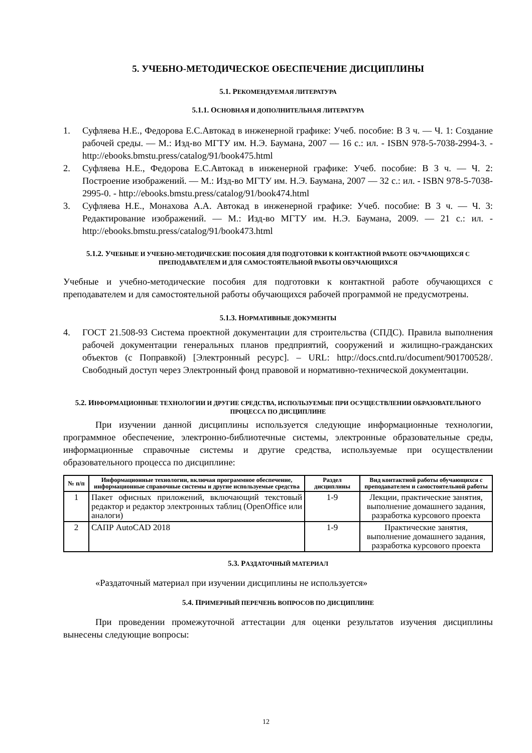5. УЧЕБНО-МЕТОДИЧЕСКОЕ ОБЕСПЕЧЕНИЕ ДИСЦИПЛИНЫ
5.1. РЕКОМЕНДУЕМАЯ ЛИТЕРАТУРА
5.1.1. ОСНОВНАЯ И ДОПОЛНИТЕЛЬНАЯ ЛИТЕРАТУРА
1. Суфляева Н.Е., Федорова Е.С.Автокад в инженерной графике: Учеб. пособие: В 3 ч. — Ч. 1: Создание рабочей среды. — М.: Изд-во МГТУ им. Н.Э. Баумана, 2007 — 16 с.: ил. - ISBN 978-5-7038-2994-3. - http://ebooks.bmstu.press/catalog/91/book475.html
2. Суфляева Н.Е., Федорова Е.С.Автокад в инженерной графике: Учеб. пособие: В 3 ч. — Ч. 2: Построение изображений. — М.: Изд-во МГТУ им. Н.Э. Баумана, 2007 — 32 с.: ил. - ISBN 978-5-7038-2995-0. - http://ebooks.bmstu.press/catalog/91/book474.html
3. Суфляева Н.Е., Монахова А.А. Автокад в инженерной графике: Учеб. пособие: В 3 ч. — Ч. 3: Редактирование изображений. — М.: Изд-во МГТУ им. Н.Э. Баумана, 2009. — 21 с.: ил. - http://ebooks.bmstu.press/catalog/91/book473.html
5.1.2. УЧЕБНЫЕ И УЧЕБНО-МЕТОДИЧЕСКИЕ ПОСОБИЯ ДЛЯ ПОДГОТОВКИ К КОНТАКТНОЙ РАБОТЕ ОБУЧАЮЩИХСЯ С ПРЕПОДАВАТЕЛЕМ И ДЛЯ САМОСТОЯТЕЛЬНОЙ РАБОТЫ ОБУЧАЮЩИХСЯ
Учебные и учебно-методические пособия для подготовки к контактной работе обучающихся с преподавателем и для самостоятельной работы обучающихся рабочей программой не предусмотрены.
5.1.3. НОРМАТИВНЫЕ ДОКУМЕНТЫ
4. ГОСТ 21.508-93 Система проектной документации для строительства (СПДС). Правила выполнения рабочей документации генеральных планов предприятий, сооружений и жилищно-гражданских объектов (с Поправкой) [Электронный ресурс]. – URL: http://docs.cntd.ru/document/901700528/. Свободный доступ через Электронный фонд правовой и нормативно-технической документации.
5.2. ИНФОРМАЦИОННЫЕ ТЕХНОЛОГИИ И ДРУГИЕ СРЕДСТВА, ИСПОЛЬЗУЕМЫЕ ПРИ ОСУЩЕСТВЛЕНИИ ОБРАЗОВАТЕЛЬНОГО ПРОЦЕССА ПО ДИСЦИПЛИНЕ
При изучении данной дисциплины используется следующие информационные технологии, программное обеспечение, электронно-библиотечные системы, электронные образовательные среды, информационные справочные системы и другие средства, используемые при осуществлении образовательного процесса по дисциплине:
| № п/п | Информационные технологии, включая программное обеспечение, информационные справочные системы и другие используемые средства | Раздел дисциплины | Вид контактной работы обучающихся с преподавателем и самостоятельной работы |
| --- | --- | --- | --- |
| 1 | Пакет офисных приложений, включающий текстовый редактор и редактор электронных таблиц (OpenOffice или аналоги) | 1-9 | Лекции, практические занятия, выполнение домашнего задания, разработка курсового проекта |
| 2 | САПР AutoCAD 2018 | 1-9 | Практические занятия, выполнение домашнего задания, разработка курсового проекта |
5.3. РАЗДАТОЧНЫЙ МАТЕРИАЛ
«Раздаточный материал при изучении дисциплины не используется»
5.4. ПРИМЕРНЫЙ ПЕРЕЧЕНЬ ВОПРОСОВ ПО ДИСЦИПЛИНЕ
При проведении промежуточной аттестации для оценки результатов изучения дисциплины вынесены следующие вопросы:
12